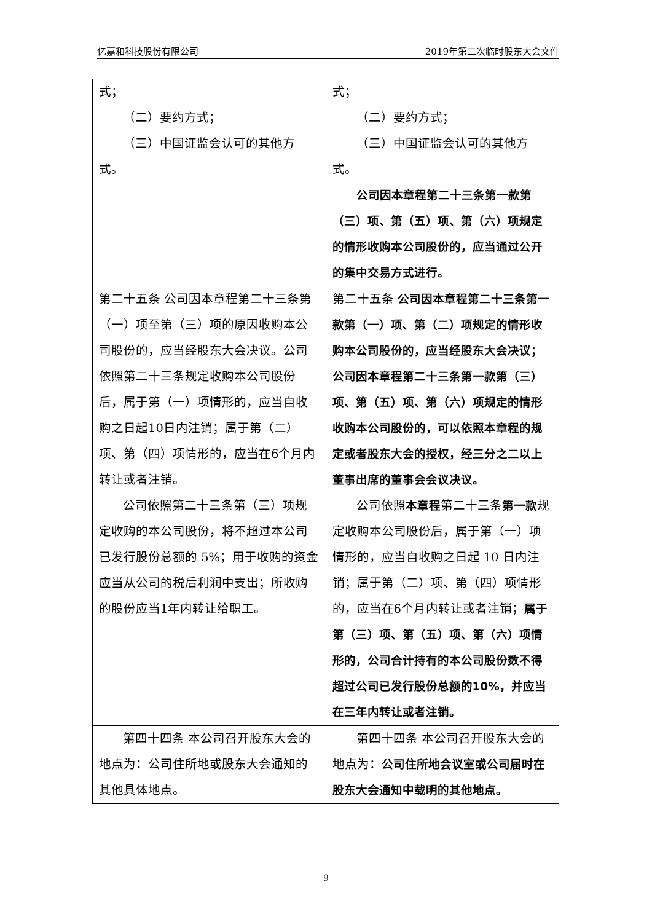亿嘉和科技股份有限公司 2019年第二次临时股东大会文件
| 式； （二）要约方式； （三）中国证监会认可的其他方式。 | 式； （二）要约方式； （三）中国证监会认可的其他方式。 公司因本章程第二十三条第一款第（三）项、第（五）项、第（六）项规定的情形收购本公司股份的，应当通过公开的集中交易方式进行。 |
| 第二十五条 公司因本章程第二十三条第（一）项至第（三）项的原因收购本公司股份的，应当经股东大会决议。公司依照第二十三条规定收购本公司股份后，属于第（一）项情形的，应当自收购之日起10日内注销；属于第（二）项、第（四）项情形的，应当在6个月内转让或者注销。 公司依照第二十三条第（三）项规定收购的本公司股份，将不超过本公司已发行股份总额的 5%；用于收购的资金应当从公司的税后利润中支出；所收购的股份应当1年内转让给职工。 | 第二十五条 公司因本章程第二十三条第一款第（一）项、第（二）项规定的情形收购本公司股份的，应当经股东大会决议；公司因本章程第二十三条第一款第（三）项、第（五）项、第（六）项规定的情形收购本公司股份的，可以依照本章程的规定或者股东大会的授权，经三分之二以上董事出席的董事会会议决议。 公司依照 本章程 第二十三条 第一款 规定收购本公司股份后，属于第（一）项情形的，应当自收购之日起 10 日内注销；属于第（二）项、第（四）项情形的，应当在6个月内转让或者注销； 属于第（三）项、第（五）项、第（六）项情形的，公司合计持有的本公司股份数不得超过公司已发行股份总额的10%，并应当在三年内转让或者注销。 |
| 第四十四条 本公司召开股东大会的地点为：公司住所地或股东大会通知的其他具体地点。 | 第四十四条 本公司召开股东大会的地点为： 公司住所地会议室或公司届时在股东大会通知中载明的其他地点。 |
9